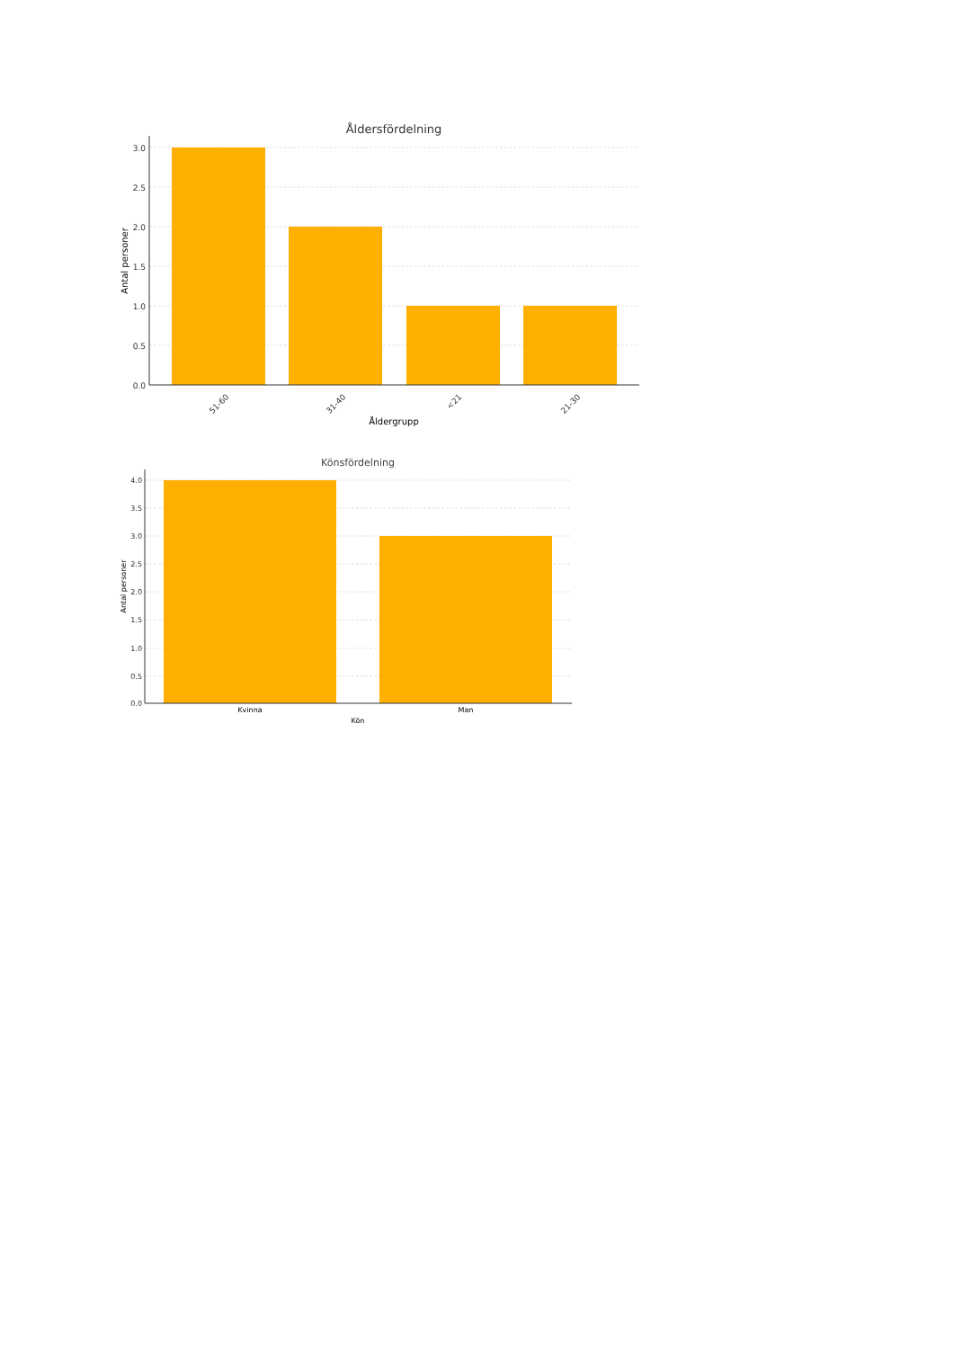Åldersfördelning
3.0
2.5
2.0
1.5
1.0
0.5
0.0
51-60
31-40
<21
21-30
Åldergrupp
Antal personer
Könsfördelning
4.0
3.5
3.0
2.5
2.0
1.5
1.0
0.5
0.0
Kvinna
Man
Kön
Antal personer